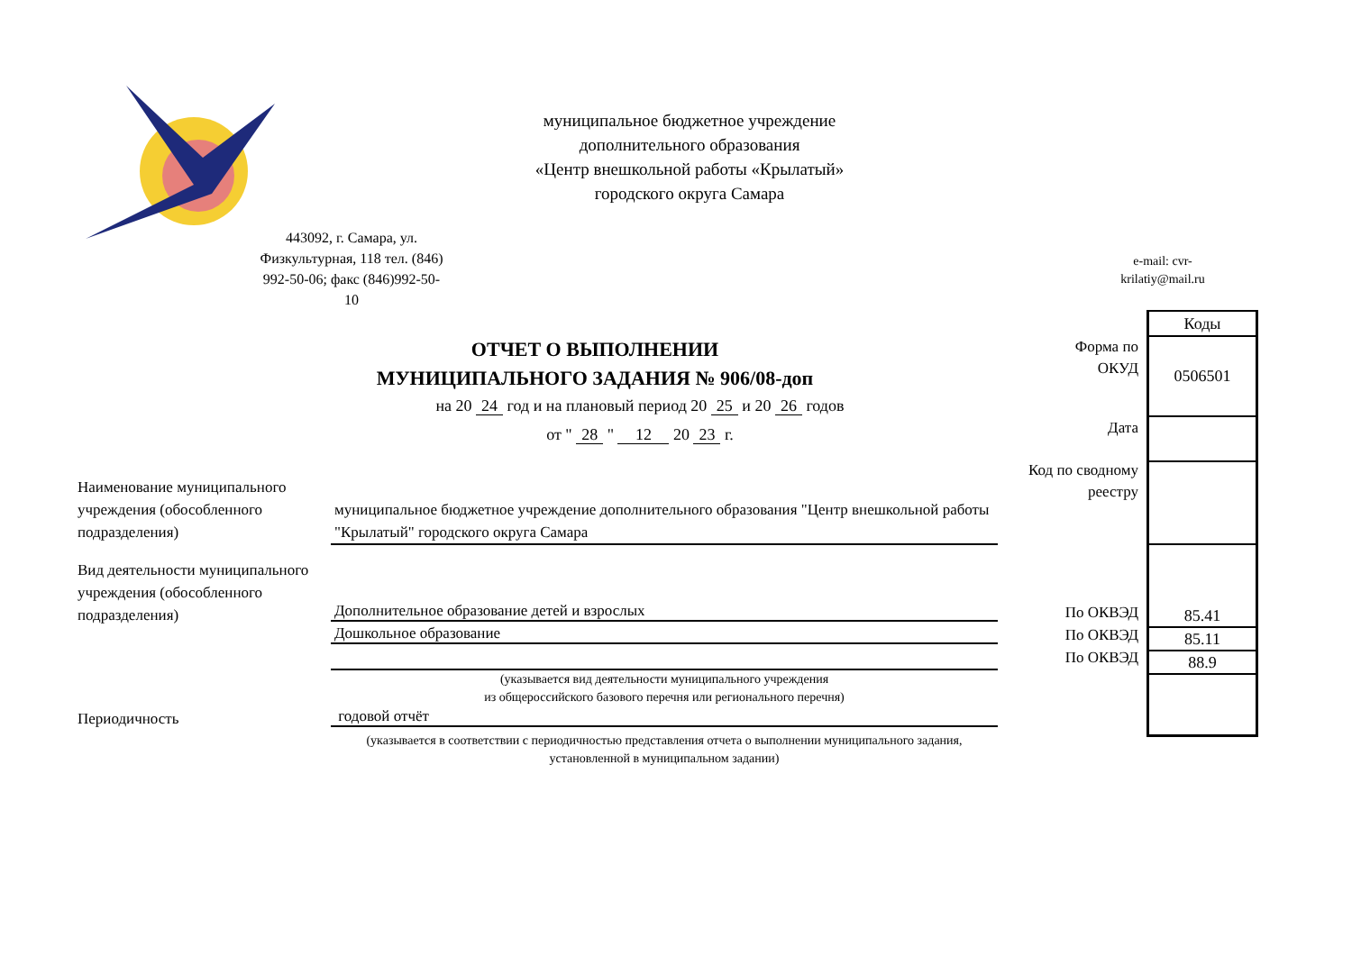муниципальное бюджетное учреждение
дополнительного образования
«Центр внешкольной работы «Крылатый»
городского округа Самара
443092, г. Самара, ул. Физкультурная, 118 тел. (846) 992-50-06; факс (846)992-50-10
e-mail: cvr-
krilatiy@mail.ru
ОТЧЕТ О ВЫПОЛНЕНИИ
МУНИЦИПАЛЬНОГО ЗАДАНИЯ № 906/08-доп
на 20 24 год и на плановый период 20 25 и 20 26 годов
от " 28 " 12 20 23 г.
Наименование муниципального учреждения (обособленного подразделения)
муниципальное бюджетное учреждение дополнительного образования "Центр внешкольной работы "Крылатый" городского округа Самара
Вид деятельности муниципального учреждения (обособленного подразделения)
Дополнительное образование детей и взрослых
Дошкольное образование
(указывается вид деятельности муниципального учреждения
из общероссийского базового перечня или регионального перечня)
Периодичность годовой отчёт
(указывается в соответствии с периодичностью представления отчета о выполнении муниципального задания, установленной в муниципальном задании)
Форма по
ОКУД
Дата
Код по сводному
реестру
По ОКВЭД
По ОКВЭД
По ОКВЭД
| Коды |
| 0506501 |
| 85.41 |
| 85.11 |
| 88.9 |